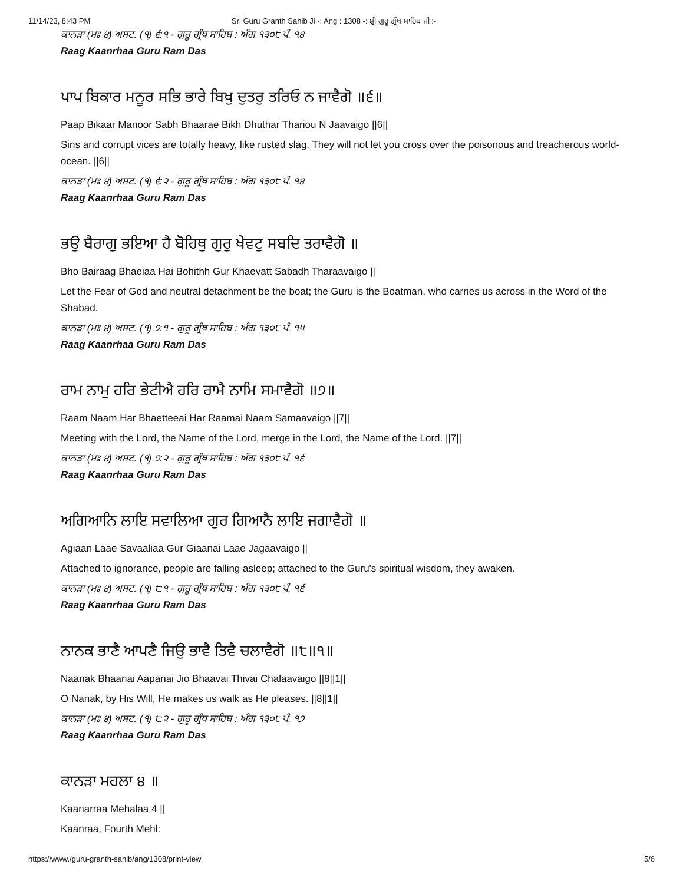11/14/23, 8:43 PM Sri Guru Granth Sahib Ji -: Ang : 1308 -: ਸ਼੍ਰੀ ਗੁਰੂ ਗ੍ਰੰਥ ਸਾਹਿਬ ਜੀ :-
ਕਾਨੜਾ (ਮਃ ੪) ਅਸਟ. (੧) ੬:੧ - ਗੁਰੂ ਗ੍ਰੰਥ ਸਾਹਿਬ : ਅੰਗ ੧੩੦੮ ਪੰ. ੧੪
Raag Kaanrhaa Guru Ram Das
ਪਾਪ ਬਿਕਾਰ ਮਨੂਰ ਸਭਿ ਭਾਰੇ ਬਿਖੁ ਦੁਤਰੁ ਤਰਿਓ ਨ ਜਾਵੈਗੋ ॥੬॥
Paap Bikaar Manoor Sabh Bhaarae Bikh Dhuthar Thariou N Jaavaigo ||6||
Sins and corrupt vices are totally heavy, like rusted slag. They will not let you cross over the poisonous and treacherous world-ocean. ||6||
ਕਾਨੜਾ (ਮਃ ੪) ਅਸਟ. (੧) ੬:੨ - ਗੁਰੂ ਗ੍ਰੰਥ ਸਾਹਿਬ : ਅੰਗ ੧੩੦੮ ਪੰ. ੧੪
Raag Kaanrhaa Guru Ram Das
ਭਉ ਬੈਰਾਗੁ ਭਇਆ ਹੈ ਬੋਹਿਥੁ ਗੁਰੁ ਖੇਵਟੁ ਸਬਦਿ ਤਰਾਵੈਗੋ ॥
Bho Bairaag Bhaeiaa Hai Bohithh Gur Khaevatt Sabadh Tharaavaigo ||
Let the Fear of God and neutral detachment be the boat; the Guru is the Boatman, who carries us across in the Word of the Shabad.
ਕਾਨੜਾ (ਮਃ ੪) ਅਸਟ. (੧) ੭:੧ - ਗੁਰੂ ਗ੍ਰੰਥ ਸਾਹਿਬ : ਅੰਗ ੧੩੦੮ ਪੰ. ੧੫
Raag Kaanrhaa Guru Ram Das
ਰਾਮ ਨਾਮੁ ਹਰਿ ਭੇਟੀਐ ਹਰਿ ਰਾਮੈ ਨਾਮਿ ਸਮਾਵੈਗੋ ॥੭॥
Raam Naam Har Bhaetteeai Har Raamai Naam Samaavaigo ||7||
Meeting with the Lord, the Name of the Lord, merge in the Lord, the Name of the Lord. ||7||
ਕਾਨੜਾ (ਮਃ ੪) ਅਸਟ. (੧) ੭:੨ - ਗੁਰੂ ਗ੍ਰੰਥ ਸਾਹਿਬ : ਅੰਗ ੧੩੦੮ ਪੰ. ੧੬
Raag Kaanrhaa Guru Ram Das
ਅਗਿਆਨਿ ਲਾਇ ਸਵਾਲਿਆ ਗੁਰ ਗਿਆਨੈ ਲਾਇ ਜਗਾਵੈਗੋ ॥
Agiaan Laae Savaaliaa Gur Giaanai Laae Jagaavaigo ||
Attached to ignorance, people are falling asleep; attached to the Guru's spiritual wisdom, they awaken.
ਕਾਨੜਾ (ਮਃ ੪) ਅਸਟ. (੧) ੮:੧ - ਗੁਰੂ ਗ੍ਰੰਥ ਸਾਹਿਬ : ਅੰਗ ੧੩੦੮ ਪੰ. ੧੬
Raag Kaanrhaa Guru Ram Das
ਨਾਨਕ ਭਾਣੈ ਆਪਣੈ ਜਿਉ ਭਾਵੈ ਤਿਵੈ ਚਲਾਵੈਗੋ ॥੮॥੧॥
Naanak Bhaanai Aapanai Jio Bhaavai Thivai Chalaavaigo ||8||1||
O Nanak, by His Will, He makes us walk as He pleases. ||8||1||
ਕਾਨੜਾ (ਮਃ ੪) ਅਸਟ. (੧) ੮:੨ - ਗੁਰੂ ਗ੍ਰੰਥ ਸਾਹਿਬ : ਅੰਗ ੧੩੦੮ ਪੰ. ੧੭
Raag Kaanrhaa Guru Ram Das
ਕਾਨੜਾ ਮਹਲਾ ੪ ॥
Kaanarraa Mehalaa 4 ||
Kaanraa, Fourth Mehl:
https://www./guru-granth-sahib/ang/1308/print-view 5/6